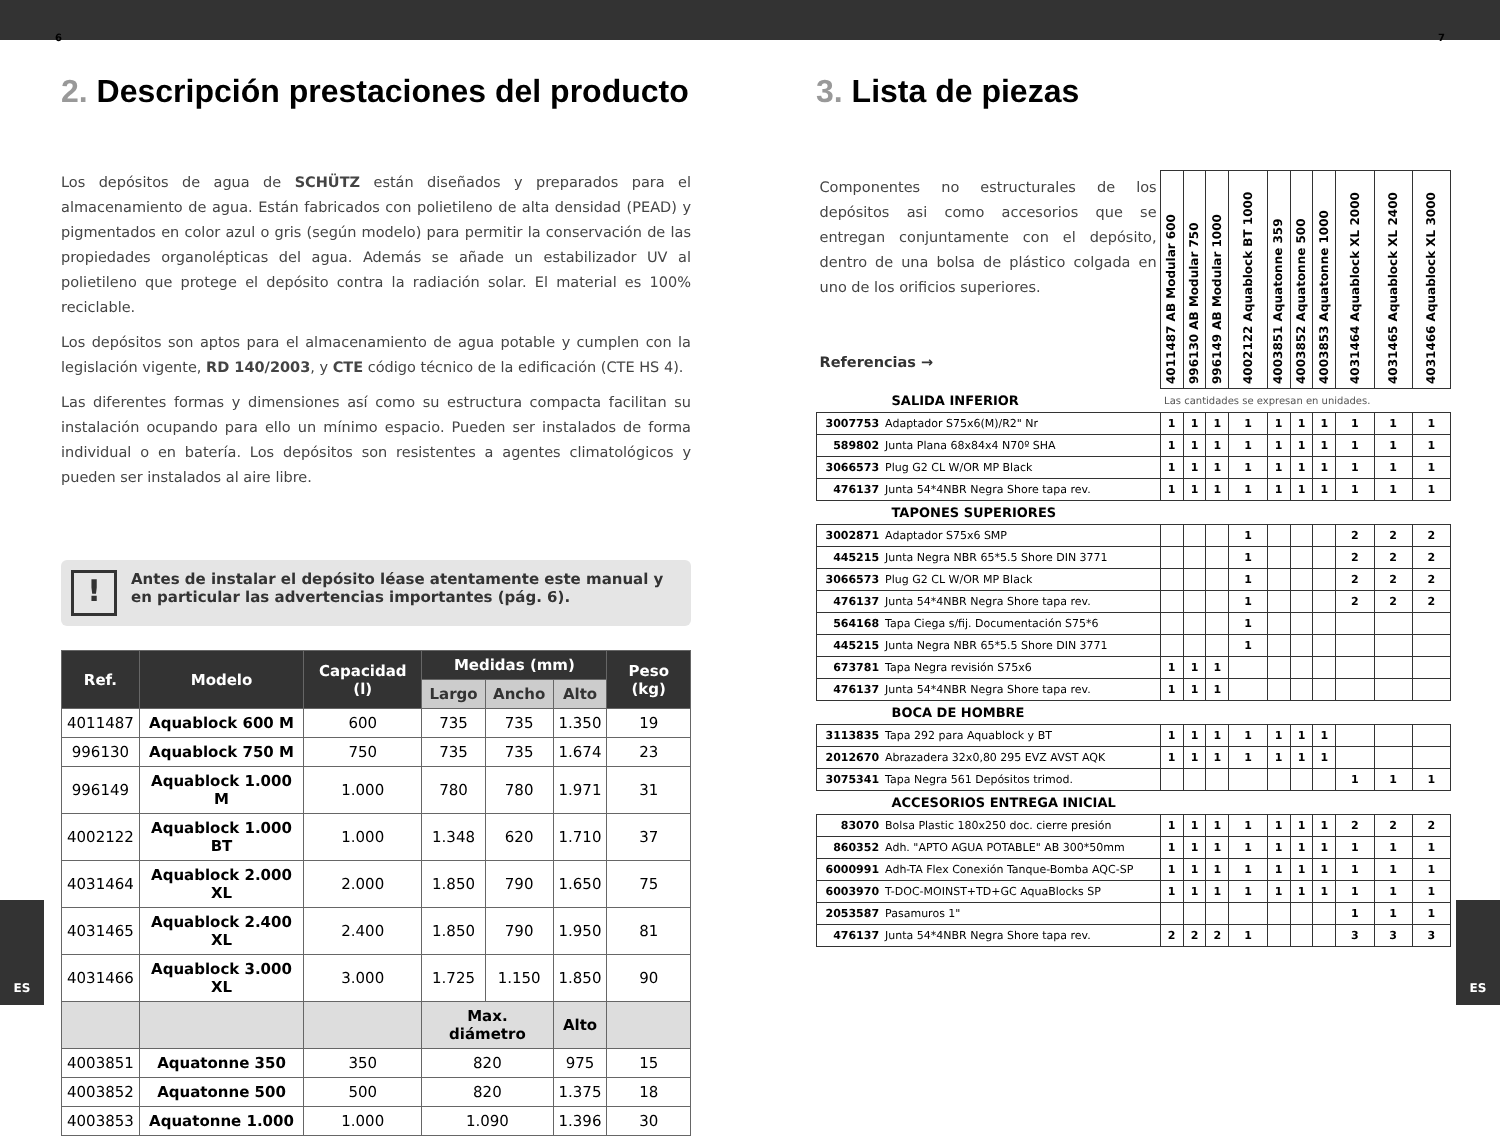6 7
2. Descripción prestaciones del producto
Los depósitos de agua de SCHÜTZ están diseñados y preparados para el almacenamiento de agua. Están fabricados con polietileno de alta densidad (PEAD) y pigmentados en color azul o gris (según modelo) para permitir la conservación de las propiedades organolépticas del agua. Además se añade un estabilizador UV al polietileno que protege el depósito contra la radiación solar. El material es 100% reciclable.
Los depósitos son aptos para el almacenamiento de agua potable y cumplen con la legislación vigente, RD 140/2003, y CTE código técnico de la edificación (CTE HS 4).
Las diferentes formas y dimensiones así como su estructura compacta facilitan su instalación ocupando para ello un mínimo espacio. Pueden ser instalados de forma individual o en batería. Los depósitos son resistentes a agentes climatológicos y pueden ser instalados al aire libre.
!
Antes de instalar el depósito léase atentamente este manual y en particular las advertencias importantes (pág. 6).
| Ref. | Modelo | Capacidad (l) | Medidas (mm) | | | Peso (kg) |
| --- | --- | --- | --- | --- | --- | --- |
| | | | Largo | Ancho | Alto | |
| 4011487 | Aquablock 600 M | 600 | 735 | 735 | 1.350 | 19 |
| 996130 | Aquablock 750 M | 750 | 735 | 735 | 1.674 | 23 |
| 996149 | Aquablock 1.000 M | 1.000 | 780 | 780 | 1.971 | 31 |
| 4002122 | Aquablock 1.000 BT | 1.000 | 1.348 | 620 | 1.710 | 37 |
| 4031464 | Aquablock 2.000 XL | 2.000 | 1.850 | 790 | 1.650 | 75 |
| 4031465 | Aquablock 2.400 XL | 2.400 | 1.850 | 790 | 1.950 | 81 |
| 4031466 | Aquablock 3.000 XL | 3.000 | 1.725 | 1.150 | 1.850 | 90 |
| | | | Max. diámetro | | Alto | |
| 4003851 | Aquatonne 350 | 350 | 820 | | 975 | 15 |
| 4003852 | Aquatonne 500 | 500 | 820 | | 1.375 | 18 |
| 4003853 | Aquatonne 1.000 | 1.000 | 1.090 | | 1.396 | 30 |
3. Lista de piezas
| Componentes no estructurales de los depósitos asi como accesorios que se entregan conjuntamente con el depósito, dentro de una bolsa de plástico colgada en uno de los orificios superiores. Referencias → | | 4011487 AB Modular 600 | 996130 AB Modular 750 | 996149 AB Modular 1000 | 4002122 Aquablock BT 1000 | 4003851 Aquatonne 359 | 4003852 Aquatonne 500 | 4003853 Aquatonne 1000 | 4031464 Aquablock XL 2000 | 4031465 Aquablock XL 2400 | 4031466 Aquablock XL 3000 |
| SALIDA INFERIOR | | Las cantidades se expresan en unidades. | | | | | | | | | |
| 3007753 | Adaptador S75x6(M)/R2" Nr | 1 | 1 | 1 | 1 | 1 | 1 | 1 | 1 | 1 | 1 |
| 589802 | Junta Plana 68x84x4 N70º SHA | 1 | 1 | 1 | 1 | 1 | 1 | 1 | 1 | 1 | 1 |
| 3066573 | Plug G2 CL W/OR MP Black | 1 | 1 | 1 | 1 | 1 | 1 | 1 | 1 | 1 | 1 |
| 476137 | Junta 54*4NBR Negra Shore tapa rev. | 1 | 1 | 1 | 1 | 1 | 1 | 1 | 1 | 1 | 1 |
| TAPONES SUPERIORES | | | | | | | | | | | |
| 3002871 | Adaptador S75x6 SMP | | | | 1 | | | | 2 | 2 | 2 |
| 445215 | Junta Negra NBR 65*5.5 Shore DIN 3771 | | | | 1 | | | | 2 | 2 | 2 |
| 3066573 | Plug G2 CL W/OR MP Black | | | | 1 | | | | 2 | 2 | 2 |
| 476137 | Junta 54*4NBR Negra Shore tapa rev. | | | | 1 | | | | 2 | 2 | 2 |
| 564168 | Tapa Ciega s/fij. Documentación S75*6 | | | | 1 | | | | | | |
| 445215 | Junta Negra NBR 65*5.5 Shore DIN 3771 | | | | 1 | | | | | | |
| 673781 | Tapa Negra revisión S75x6 | 1 | 1 | 1 | | | | | | | |
| 476137 | Junta 54*4NBR Negra Shore tapa rev. | 1 | 1 | 1 | | | | | | | |
| BOCA DE HOMBRE | | | | | | | | | | | |
| 3113835 | Tapa 292 para Aquablock y BT | 1 | 1 | 1 | 1 | 1 | 1 | 1 | | | |
| 2012670 | Abrazadera 32x0,80 295 EVZ AVST AQK | 1 | 1 | 1 | 1 | 1 | 1 | 1 | | | |
| 3075341 | Tapa Negra 561 Depósitos trimod. | | | | | | | | 1 | 1 | 1 |
| ACCESORIOS ENTREGA INICIAL | | | | | | | | | | | |
| 83070 | Bolsa Plastic 180x250 doc. cierre presión | 1 | 1 | 1 | 1 | 1 | 1 | 1 | 2 | 2 | 2 |
| 860352 | Adh. "APTO AGUA POTABLE" AB 300*50mm | 1 | 1 | 1 | 1 | 1 | 1 | 1 | 1 | 1 | 1 |
| 6000991 | Adh-TA Flex Conexión Tanque-Bomba AQC-SP | 1 | 1 | 1 | 1 | 1 | 1 | 1 | 1 | 1 | 1 |
| 6003970 | T-DOC-MOINST+TD+GC AquaBlocks SP | 1 | 1 | 1 | 1 | 1 | 1 | 1 | 1 | 1 | 1 |
| 2053587 | Pasamuros 1" | | | | | | | | 1 | 1 | 1 |
| 476137 | Junta 54*4NBR Negra Shore tapa rev. | 2 | 2 | 2 | 1 | | | | 3 | 3 | 3 |
ES ES